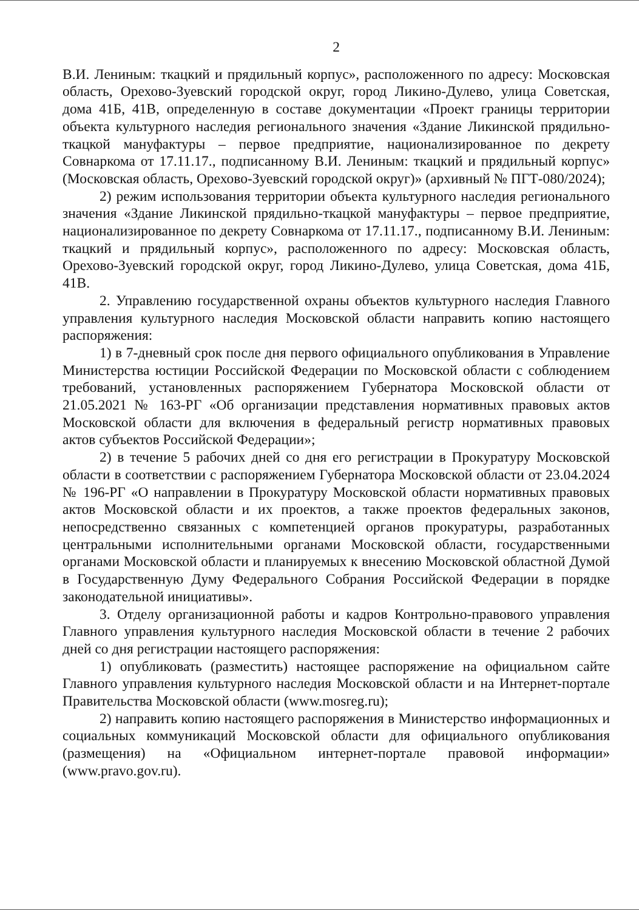2
В.И. Лениным: ткацкий и прядильный корпус», расположенного по адресу: Московская область, Орехово-Зуевский городской округ, город Ликино-Дулево, улица Советская, дома 41Б, 41В, определенную в составе документации «Проект границы территории объекта культурного наследия регионального значения «Здание Ликинской прядильно-ткацкой мануфактуры – первое предприятие, национализированное по декрету Совнаркома от 17.11.17., подписанному В.И. Лениным: ткацкий и прядильный корпус» (Московская область, Орехово-Зуевский городской округ)» (архивный № ПГТ-080/2024);
2) режим использования территории объекта культурного наследия регионального значения «Здание Ликинской прядильно-ткацкой мануфактуры – первое предприятие, национализированное по декрету Совнаркома от 17.11.17., подписанному В.И. Лениным: ткацкий и прядильный корпус», расположенного по адресу: Московская область, Орехово-Зуевский городской округ, город Ликино-Дулево, улица Советская, дома 41Б, 41В.
2. Управлению государственной охраны объектов культурного наследия Главного управления культурного наследия Московской области направить копию настоящего распоряжения:
1) в 7-дневный срок после дня первого официального опубликования в Управление Министерства юстиции Российской Федерации по Московской области с соблюдением требований, установленных распоряжением Губернатора Московской области от 21.05.2021 № 163-РГ «Об организации представления нормативных правовых актов Московской области для включения в федеральный регистр нормативных правовых актов субъектов Российской Федерации»;
2) в течение 5 рабочих дней со дня его регистрации в Прокуратуру Московской области в соответствии с распоряжением Губернатора Московской области от 23.04.2024 № 196-РГ «О направлении в Прокуратуру Московской области нормативных правовых актов Московской области и их проектов, а также проектов федеральных законов, непосредственно связанных с компетенцией органов прокуратуры, разработанных центральными исполнительными органами Московской области, государственными органами Московской области и планируемых к внесению Московской областной Думой в Государственную Думу Федерального Собрания Российской Федерации в порядке законодательной инициативы».
3. Отделу организационной работы и кадров Контрольно-правового управления Главного управления культурного наследия Московской области в течение 2 рабочих дней со дня регистрации настоящего распоряжения:
1) опубликовать (разместить) настоящее распоряжение на официальном сайте Главного управления культурного наследия Московской области и на Интернет-портале Правительства Московской области (www.mosreg.ru);
2) направить копию настоящего распоряжения в Министерство информационных и социальных коммуникаций Московской области для официального опубликования (размещения) на «Официальном интернет-портале правовой информации» (www.pravo.gov.ru).